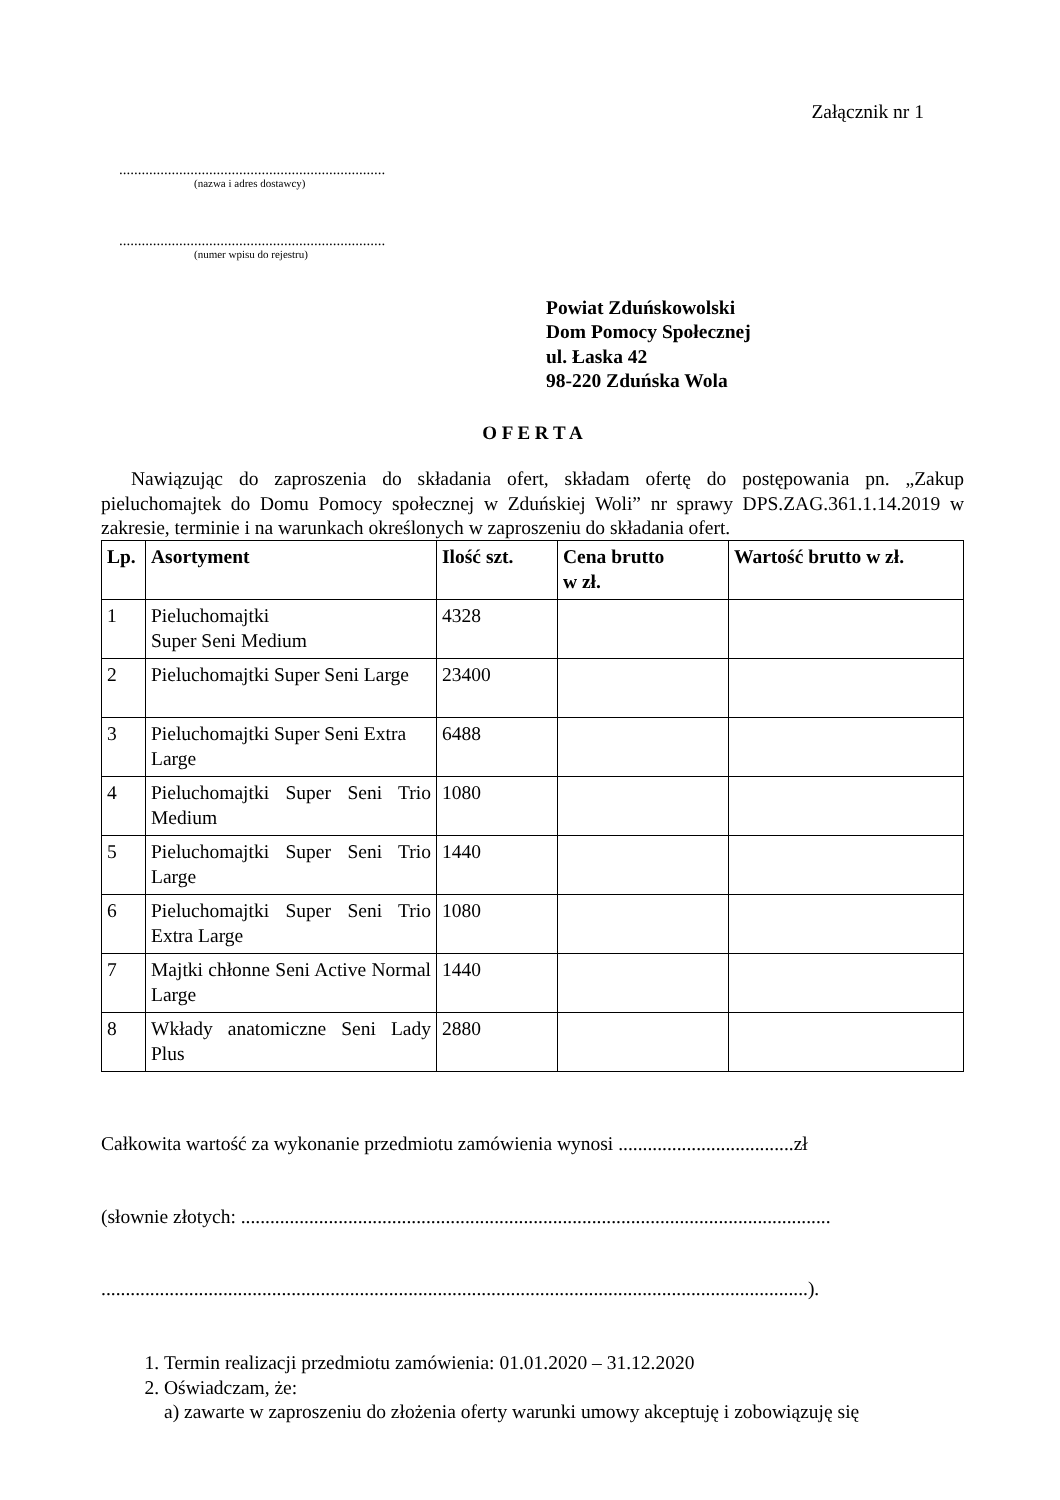Załącznik nr 1
.......................................................................
(nazwa i adres dostawcy)
.......................................................................
(numer wpisu do rejestru)
Powiat Zduńskowolski
Dom Pomocy Społecznej
ul. Łaska 42
98-220 Zduńska Wola
O F E R T A
Nawiązując do zaproszenia do składania ofert, składam ofertę do postępowania pn. „Zakup pieluchomajtek do Domu Pomocy społecznej w Zduńskiej Woli” nr sprawy DPS.ZAG.361.1.14.2019 w zakresie, terminie i na warunkach określonych w zaproszeniu do składania ofert.
| Lp. | Asortyment | Ilość szt. | Cena brutto w zł. | Wartość brutto w zł. |
| --- | --- | --- | --- | --- |
| 1 | Pieluchomajtki Super Seni Medium | 4328 | | |
| 2 | Pieluchomajtki Super Seni Large | 23400 | | |
| 3 | Pieluchomajtki Super Seni Extra Large | 6488 | | |
| 4 | Pieluchomajtki Super Seni Trio Medium | 1080 | | |
| 5 | Pieluchomajtki Super Seni Trio Large | 1440 | | |
| 6 | Pieluchomajtki Super Seni Trio Extra Large | 1080 | | |
| 7 | Majtki chłonne Seni Active Normal Large | 1440 | | |
| 8 | Wkłady anatomiczne Seni Lady Plus | 2880 | | |
Całkowita wartość za wykonanie przedmiotu zamówienia wynosi ....................................zł
(słownie złotych: .........................................................................................................................
.................................................................................................................................................).
1. Termin realizacji przedmiotu zamówienia: 01.01.2020 – 31.12.2020
2. Oświadczam, że:
a) zawarte w zaproszeniu do złożenia oferty warunki umowy akceptuję i zobowiązuję się